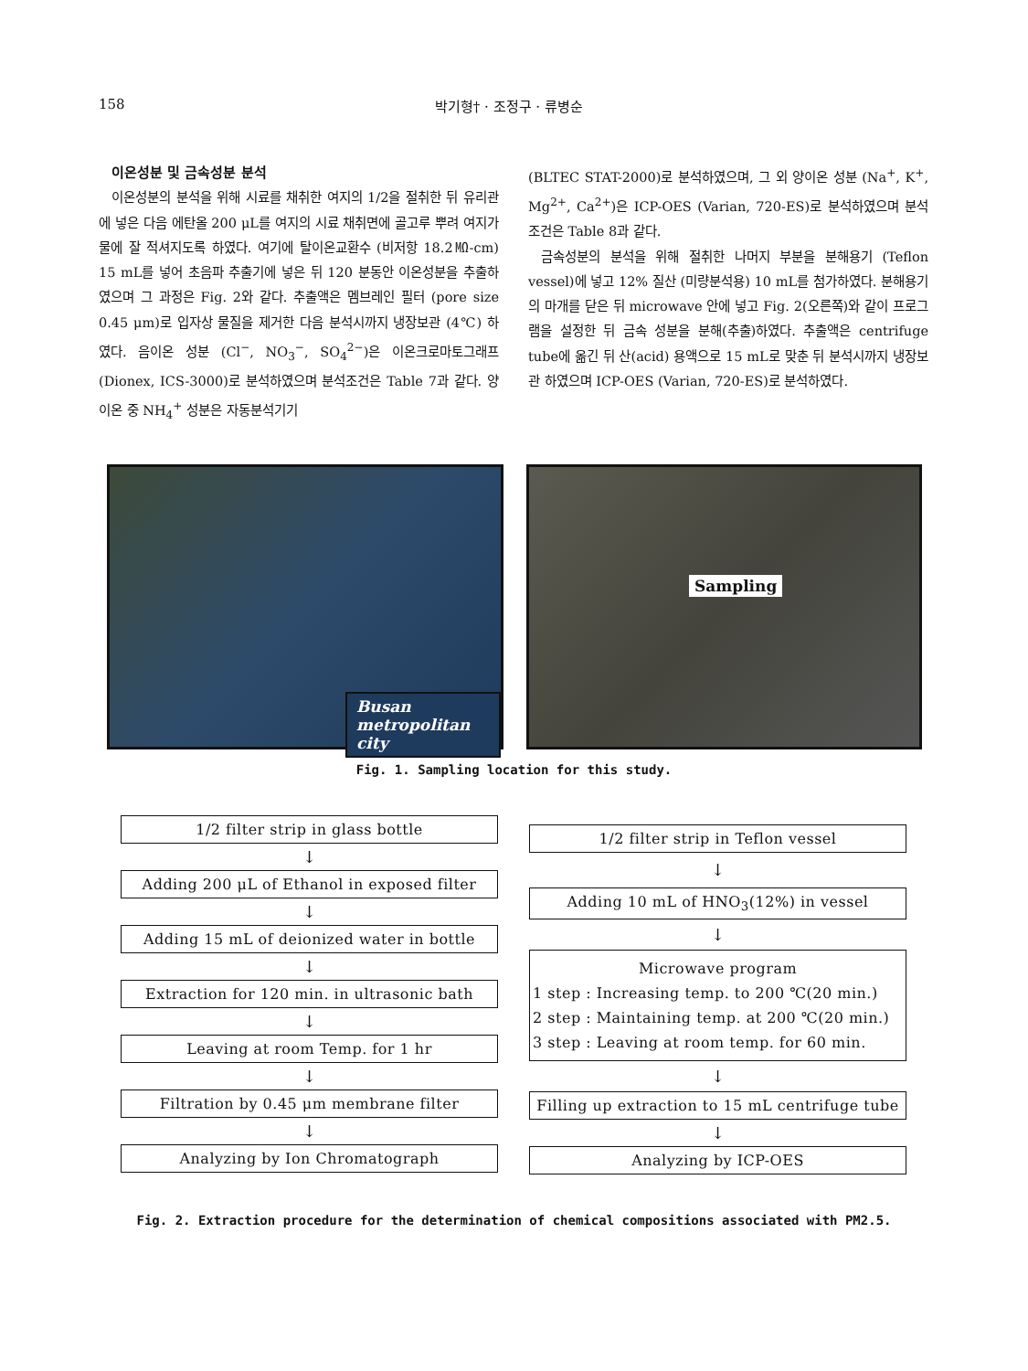158 박기형† · 조정구 · 류병순
이온성분 및 금속성분 분석
이온성분의 분석을 위해 시료를 채취한 여지의 1/2을 절취한 뒤 유리관에 넣은 다음 에탄올 200 μL를 여지의 시료 채취면에 골고루 뿌려 여지가 물에 잘 적셔지도록 하였다. 여기에 탈이온교환수 (비저항 18.2㏁-cm) 15 mL를 넣어 초음파 추출기에 넣은 뒤 120 분동안 이온성분을 추출하였으며 그 과정은 Fig. 2와 같다. 추출액은 멤브레인 필터 (pore size 0.45 μm)로 입자상 물질을 제거한 다음 분석시까지 냉장보관 (4℃) 하였다. 음이온 성분 (Cl<sup>−</sup>, NO<sub>3</sub><sup>−</sup>, SO<sub>4</sub><sup>2−</sup>)은 이온크로마토그래프 (Dionex, ICS-3000)로 분석하였으며 분석조건은 Table 7과 같다. 양이온 중 NH<sub>4</sub><sup>+</sup> 성분은 자동분석기기
(BLTEC STAT-2000)로 분석하였으며, 그 외 양이온 성분 (Na<sup>+</sup>, K<sup>+</sup>, Mg<sup>2+</sup>, Ca<sup>2+</sup>)은 ICP-OES (Varian, 720-ES)로 분석하였으며 분석조건은 Table 8과 같다.
금속성분의 분석을 위해 절취한 나머지 부분을 분해용기 (Teflon vessel)에 넣고 12% 질산 (미량분석용) 10 mL를 첨가하였다. 분해용기의 마개를 닫은 뒤 microwave 안에 넣고 Fig. 2(오른쪽)와 같이 프로그램을 설정한 뒤 금속 성분을 분해(추출)하였다. 추출액은 centrifuge tube에 옮긴 뒤 산(acid) 용액으로 15 mL로 맞춘 뒤 분석시까지 냉장보관 하였으며 ICP-OES (Varian, 720-ES)로 분석하였다.
Busan
metropolitan city
Sampling
Fig. 1. Sampling location for this study.
1/2 filter strip in glass bottle
↓
Adding 200 μL of Ethanol in exposed filter
↓
Adding 15 mL of deionized water in bottle
↓
Extraction for 120 min. in ultrasonic bath
↓
Leaving at room Temp. for 1 hr
↓
Filtration by 0.45 μm membrane filter
↓
Analyzing by Ion Chromatograph
1/2 filter strip in Teflon vessel
↓
Adding 10 mL of HNO<sub>3</sub>(12%) in vessel
↓
Microwave program
1 step : Increasing temp. to 200 ℃(20 min.)
2 step : Maintaining temp. at 200 ℃(20 min.)
3 step : Leaving at room temp. for 60 min.
↓
Filling up extraction to 15 mL centrifuge tube
↓
Analyzing by ICP-OES
Fig. 2. Extraction procedure for the determination of chemical compositions associated with PM2.5.